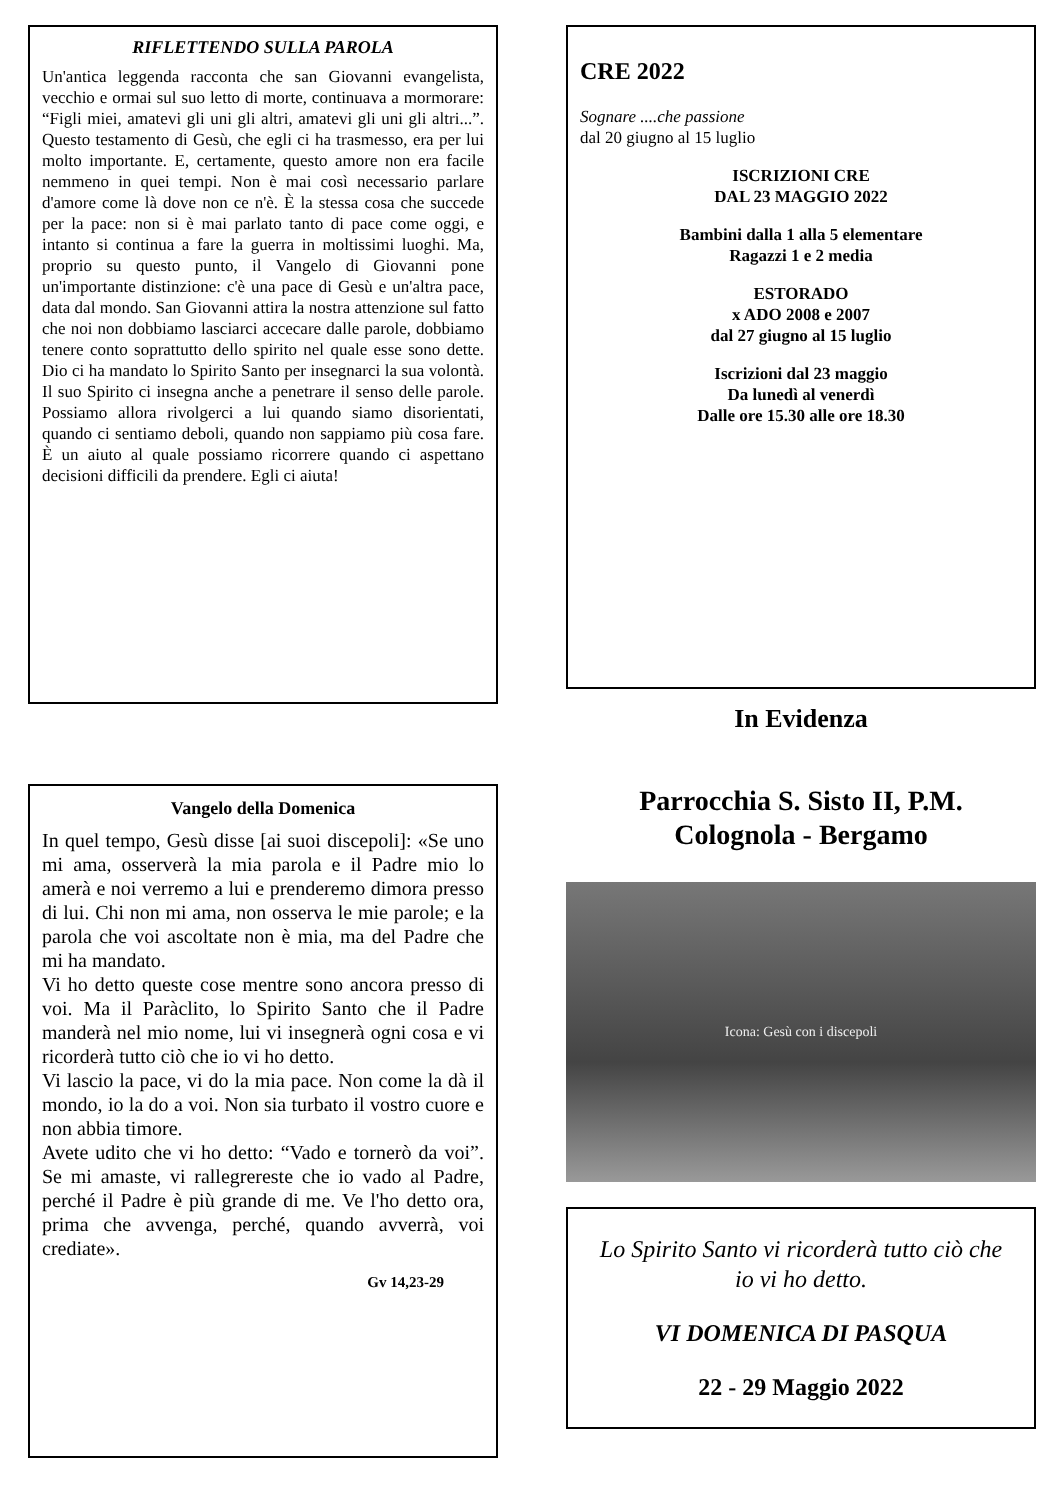RIFLETTENDO SULLA PAROLA
Un'antica leggenda racconta che san Giovanni evangelista, vecchio e ormai sul suo letto di morte, continuava a mormorare: “Figli miei, amatevi gli uni gli altri, amatevi gli uni gli altri...”. Questo testamento di Gesù, che egli ci ha trasmesso, era per lui molto importante. E, certamente, questo amore non era facile nemmeno in quei tempi. Non è mai così necessario parlare d'amore come là dove non ce n'è. È la stessa cosa che succede per la pace: non si è mai parlato tanto di pace come oggi, e intanto si continua a fare la guerra in moltissimi luoghi. Ma, proprio su questo punto, il Vangelo di Giovanni pone un'importante distinzione: c'è una pace di Gesù e un'altra pace, data dal mondo. San Giovanni attira la nostra attenzione sul fatto che noi non dobbiamo lasciarci accecare dalle parole, dobbiamo tenere conto soprattutto dello spirito nel quale esse sono dette. Dio ci ha mandato lo Spirito Santo per insegnarci la sua volontà. Il suo Spirito ci insegna anche a penetrare il senso delle parole. Possiamo allora rivolgerci a lui quando siamo disorientati, quando ci sentiamo deboli, quando non sappiamo più cosa fare. È un aiuto al quale possiamo ricorrere quando ci aspettano decisioni difficili da prendere. Egli ci aiuta!
Vangelo della Domenica
In quel tempo, Gesù disse [ai suoi discepoli]: «Se uno mi ama, osserverà la mia parola e il Padre mio lo amerà e noi verremo a lui e prenderemo dimora presso di lui. Chi non mi ama, non osserva le mie parole; e la parola che voi ascoltate non è mia, ma del Padre che mi ha mandato.
Vi ho detto queste cose mentre sono ancora presso di voi. Ma il Paràclito, lo Spirito Santo che il Padre manderà nel mio nome, lui vi insegnerà ogni cosa e vi ricorderà tutto ciò che io vi ho detto.
Vi lascio la pace, vi do la mia pace. Non come la dà il mondo, io la do a voi. Non sia turbato il vostro cuore e non abbia timore.
Avete udito che vi ho detto: “Vado e tornerò da voi”. Se mi amaste, vi rallegrereste che io vado al Padre, perché il Padre è più grande di me. Ve l'ho detto ora, prima che avvenga, perché, quando avverrà, voi crediate».
Gv 14,23-29
CRE 2022
Sognare ....che passione
dal 20 giugno al 15 luglio
ISCRIZIONI CRE
DAL 23 MAGGIO 2022
Bambini dalla 1 alla 5 elementare
Ragazzi 1 e 2 media
ESTORADO
x ADO 2008 e 2007
dal 27 giugno al 15 luglio
Iscrizioni dal 23 maggio
Da lunedì al venerdì
Dalle ore 15.30 alle ore 18.30
In Evidenza
Parrocchia S. Sisto II, P.M.
Colognola - Bergamo
Icona: Gesù con i discepoli
Lo Spirito Santo vi ricorderà tutto ciò che io vi ho detto.
VI DOMENICA DI PASQUA
22 - 29 Maggio 2022